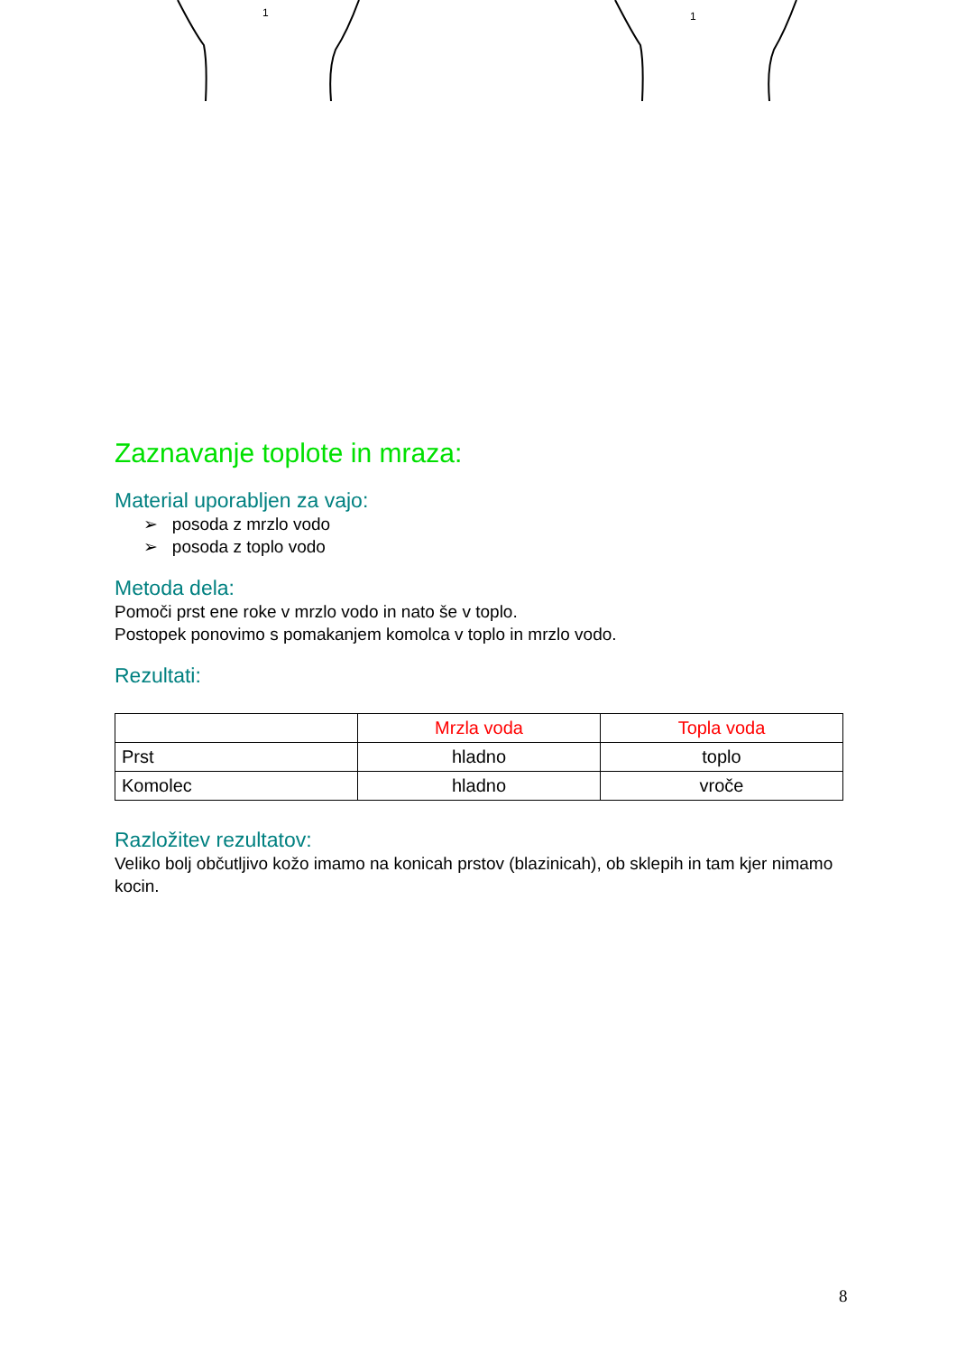1 1
Zaznavanje toplote in mraza:
Material uporabljen za vajo:
➢ posoda z mrzlo vodo
➢ posoda z toplo vodo
Metoda dela:
Pomoči prst ene roke v mrzlo vodo in nato še v toplo.
Postopek ponovimo s pomakanjem komolca v toplo in mrzlo vodo.
Rezultati:
| | Mrzla voda | Topla voda |
| --- | --- | --- |
| Prst | hladno | toplo |
| Komolec | hladno | vroče |
Razložitev rezultatov:
Veliko bolj občutljivo kožo imamo na konicah prstov (blazinicah), ob sklepih in tam kjer nimamo kocin.
8